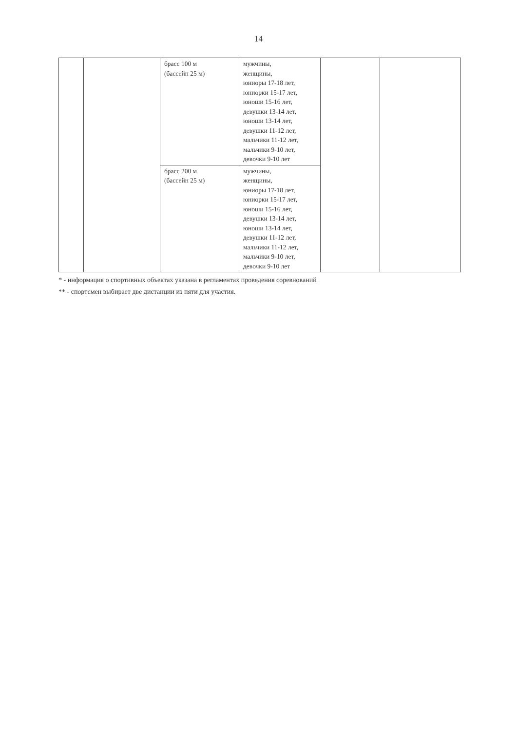14
| | | брасс 100 м (бассейн 25 м) | мужчины, женщины, юниоры 17-18 лет, юниорки 15-17 лет, юноши 15-16 лет, девушки 13-14 лет, юноши 13-14 лет, девушки 11-12 лет, мальчики 11-12 лет, мальчики 9-10 лет, девочки 9-10 лет | | |
| | | брасс 200 м (бассейн 25 м) | мужчины, женщины, юниоры 17-18 лет, юниорки 15-17 лет, юноши 15-16 лет, девушки 13-14 лет, юноши 13-14 лет, девушки 11-12 лет, мальчики 11-12 лет, мальчики 9-10 лет, девочки 9-10 лет | | |
* - информация о спортивных объектах указана в регламентах проведения соревнований
** - спортсмен выбирает две дистанции из пяти для участия.